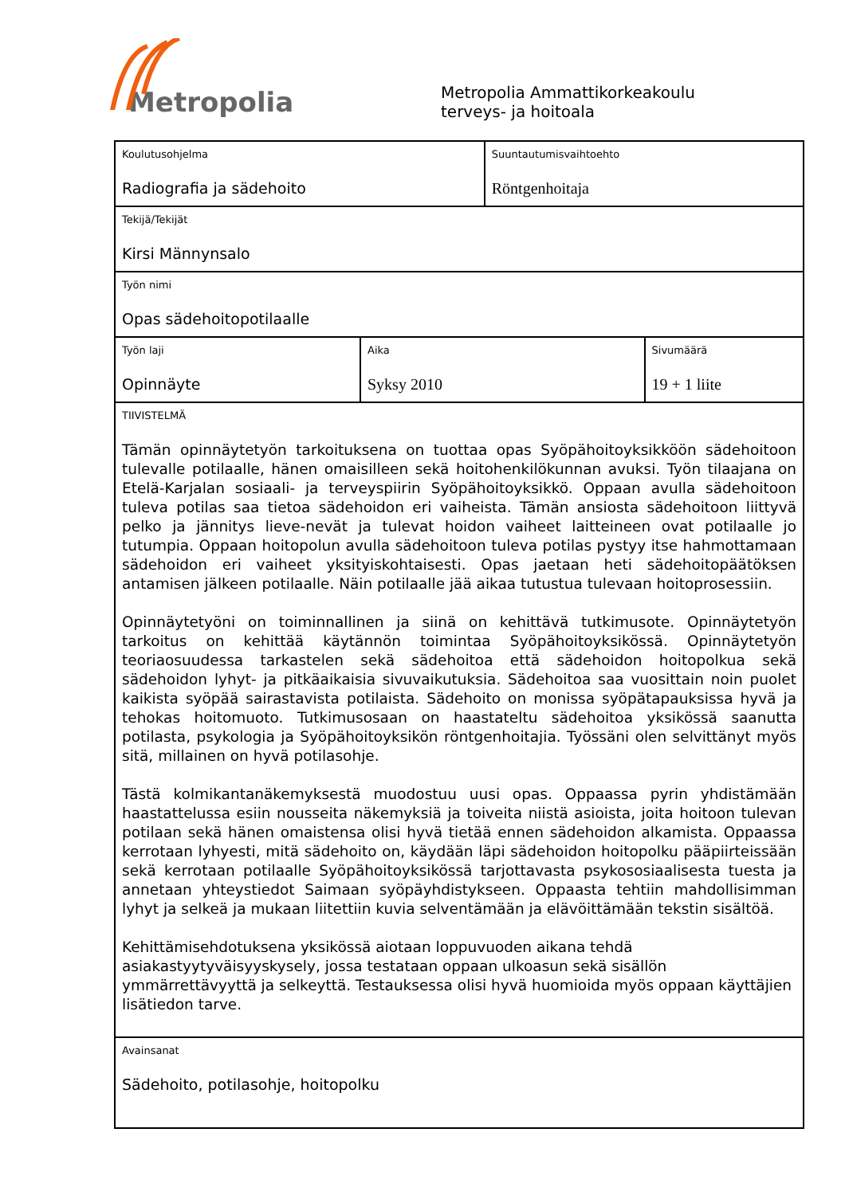Metropolia
Metropolia Ammattikorkeakoulu
terveys- ja hoitoala
| Koulutusohjelma Radiografia ja sädehoito | | Suuntautumisvaihtoehto Röntgenhoitaja | |
| Tekijä/Tekijät Kirsi Männynsalo | | | |
| Työn nimi Opas sädehoitopotilaalle | | | |
| Työn laji Opinnäyte | Aika Syksy 2010 | | Sivumäärä 19 + 1 liite |
| TIIVISTELMÄ Tämän opinnäytetyön tarkoituksena on tuottaa opas Syöpähoitoyksikköön sädehoitoon tulevalle potilaalle, hänen omaisilleen sekä hoitohenkilökunnan avuksi. Työn tilaajana on Etelä-Karjalan sosiaali- ja terveyspiirin Syöpähoitoyksikkö. Oppaan avulla sädehoitoon tuleva potilas saa tietoa sädehoidon eri vaiheista. Tämän ansiosta sädehoitoon liittyvä pelko ja jännitys lieve-nevät ja tulevat hoidon vaiheet laitteineen ovat potilaalle jo tutumpia. Oppaan hoitopolun avulla sädehoitoon tuleva potilas pystyy itse hahmottamaan sädehoidon eri vaiheet yksityiskohtaisesti. Opas jaetaan heti sädehoitopäätöksen antamisen jälkeen potilaalle. Näin potilaalle jää aikaa tutustua tulevaan hoitoprosessiin. Opinnäytetyöni on toiminnallinen ja siinä on kehittävä tutkimusote. Opinnäytetyön tarkoitus on kehittää käytännön toimintaa Syöpähoitoyksikössä. Opinnäytetyön teoriaosuudessa tarkastelen sekä sädehoitoa että sädehoidon hoitopolkua sekä sädehoidon lyhyt- ja pitkäaikaisia sivuvaikutuksia. Sädehoitoa saa vuosittain noin puolet kaikista syöpää sairastavista potilaista. Sädehoito on monissa syöpätapauksissa hyvä ja tehokas hoitomuoto. Tutkimusosaan on haastateltu sädehoitoa yksikössä saanutta potilasta, psykologia ja Syöpähoitoyksikön röntgenhoitajia. Työssäni olen selvittänyt myös sitä, millainen on hyvä potilasohje. Tästä kolmikantanäkemyksestä muodostuu uusi opas. Oppaassa pyrin yhdistämään haastattelussa esiin nousseita näkemyksiä ja toiveita niistä asioista, joita hoitoon tulevan potilaan sekä hänen omaistensa olisi hyvä tietää ennen sädehoidon alkamista. Oppaassa kerrotaan lyhyesti, mitä sädehoito on, käydään läpi sädehoidon hoitopolku pääpiirteissään sekä kerrotaan potilaalle Syöpähoitoyksikössä tarjottavasta psykososiaalisesta tuesta ja annetaan yhteystiedot Saimaan syöpäyhdistykseen. Oppaasta tehtiin mahdollisimman lyhyt ja selkeä ja mukaan liitettiin kuvia selventämään ja elävöittämään tekstin sisältöä. Kehittämisehdotuksena yksikössä aiotaan loppuvuoden aikana tehdä asiakastyytyväisyyskysely, jossa testataan oppaan ulkoasun sekä sisällön ymmärrettävyyttä ja selkeyttä. Testauksessa olisi hyvä huomioida myös oppaan käyttäjien lisätiedon tarve. | | | |
| Avainsanat Sädehoito, potilasohje, hoitopolku | | | |